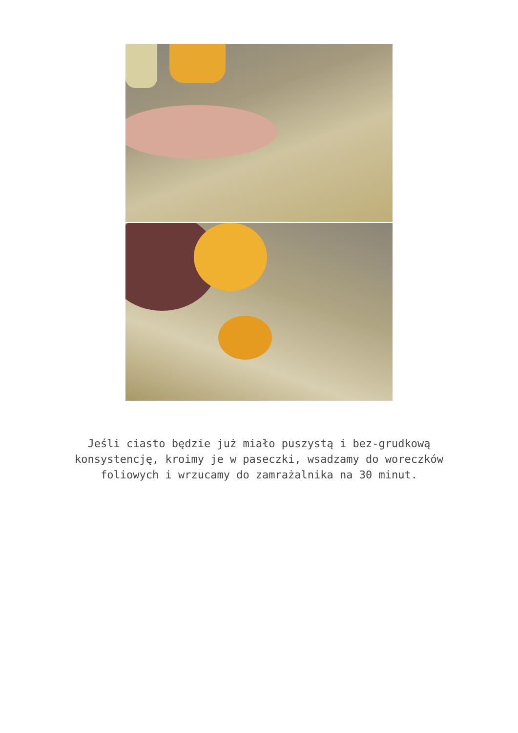Jeśli ciasto będzie już miało puszystą i bez-grudkową konsystencję, kroimy je w paseczki, wsadzamy do woreczków foliowych i wrzucamy do zamrażalnika na 30 minut.